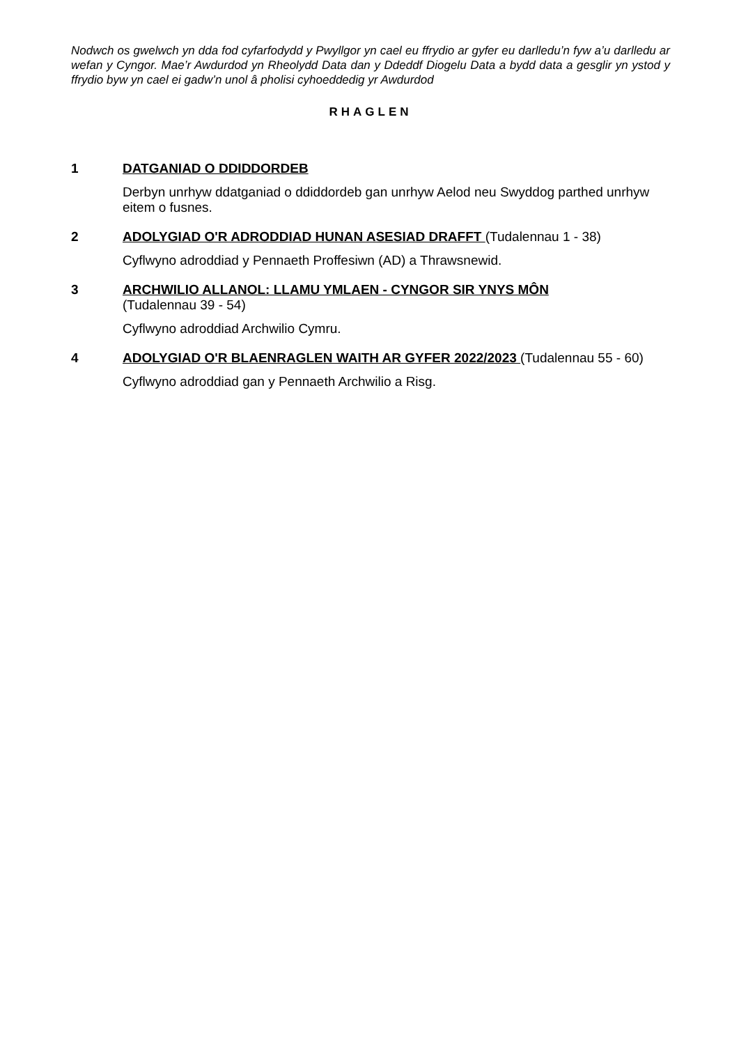Nodwch os gwelwch yn dda fod cyfarfodydd y Pwyllgor yn cael eu ffrydio ar gyfer eu darlledu’n fyw a’u darlledu ar wefan y Cyngor. Mae’r Awdurdod yn Rheolydd Data dan y Ddeddf Diogelu Data a bydd data a gesglir yn ystod y ffrydio byw yn cael ei gadw’n unol â pholisi cyhoeddedig yr Awdurdod
RHAGLEN
1 DATGANIAD O DDIDDORDEB
Derbyn unrhyw ddatganiad o ddiddordeb gan unrhyw Aelod neu Swyddog parthed unrhyw eitem o fusnes.
2 ADOLYGIAD O'R ADRODDIAD HUNAN ASESIAD DRAFFT (Tudalennau 1 - 38)
Cyflwyno adroddiad y Pennaeth Proffesiwn (AD) a Thrawsnewid.
3 ARCHWILIO ALLANOL: LLAMU YMLAEN - CYNGOR SIR YNYS MÔN
(Tudalennau 39 - 54)
Cyflwyno adroddiad Archwilio Cymru.
4 ADOLYGIAD O'R BLAENRAGLEN WAITH AR GYFER 2022/2023 (Tudalennau 55 - 60)
Cyflwyno adroddiad gan y Pennaeth Archwilio a Risg.